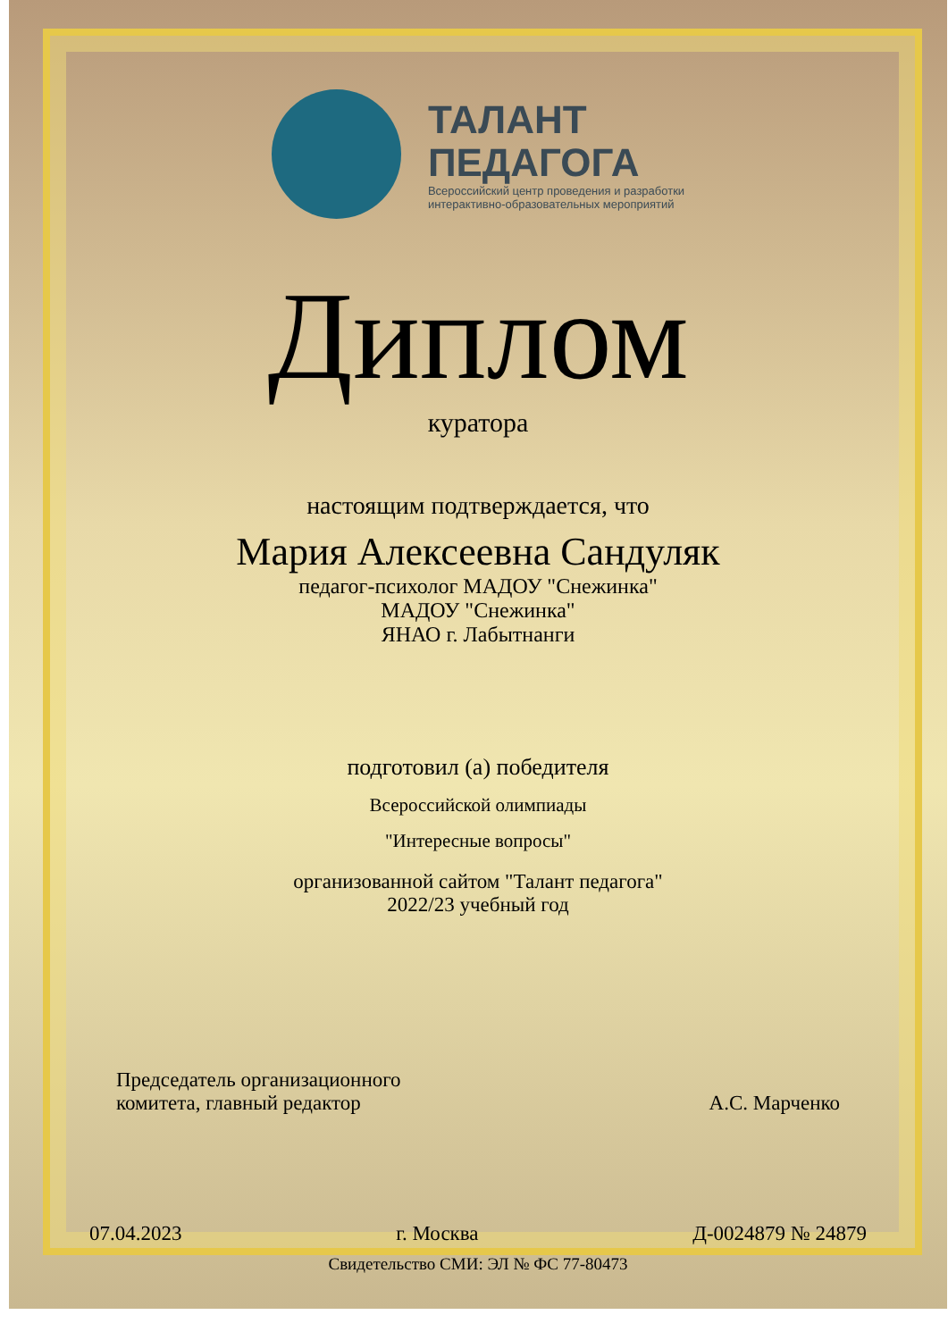ТАЛАНТ
ПЕДАГОГА
Всероссийский центр проведения и разработки
интерактивно-образовательных мероприятий
Диплом
куратора
настоящим подтверждается, что
Мария Алексеевна Сандуляк
педагог-психолог МАДОУ "Снежинка"
МАДОУ "Снежинка"
ЯНАО г. Лабытнанги
подготовил (а) победителя
Всероссийской олимпиады
"Интересные вопросы"
организованной сайтом "Талант педагога"
2022/23 учебный год
Председатель организационного
комитета, главный редактор
А.С. Марченко
07.04.2023 г. Москва Д-0024879 № 24879
Свидетельство СМИ: ЭЛ № ФС 77-80473